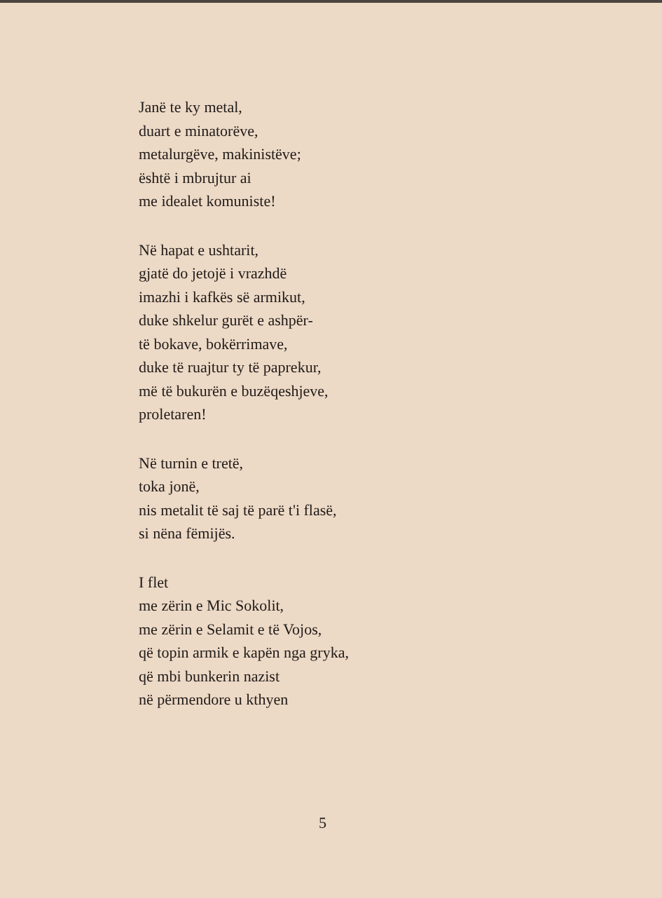Janë te ky metal,
duart e minatorëve,
metalurgëve, makinistëve;
është i mbrujtur ai
me idealet komuniste!
Në hapat e ushtarit,
gjatë do jetojë i vrazhdë
imazhi i kafkës së armikut,
duke shkelur gurët e ashpër-
të bokave, bokërrimave,
duke të ruajtur ty të paprekur,
më të bukurën e buzëqeshjeve,
proletaren!
Në turnin e tretë,
toka jonë,
nis metalit të saj të parë t'i flasë,
si nëna fëmijës.
I flet
me zërin e Mic Sokolit,
me zërin e Selamit e të Vojos,
që topin armik e kapën nga gryka,
që mbi bunkerin nazist
në përmendore u kthyen
5